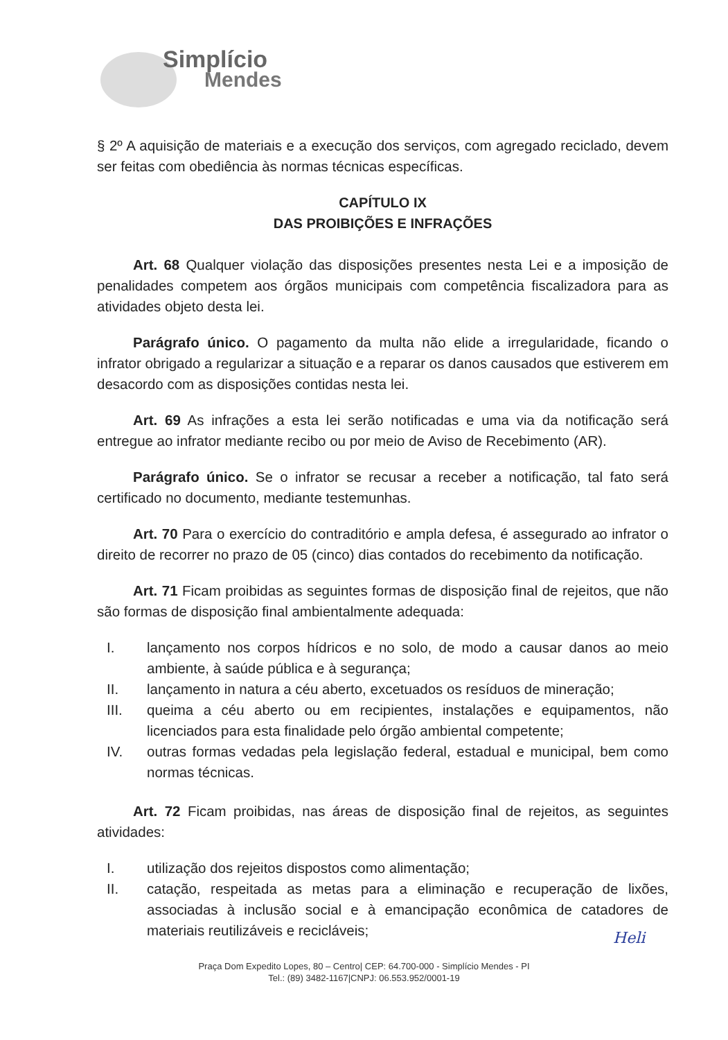Simplício
Mendes
§ 2º A aquisição de materiais e a execução dos serviços, com agregado reciclado, devem ser feitas com obediência às normas técnicas específicas.
CAPÍTULO IX
DAS PROIBIÇÕES E INFRAÇÕES
Art. 68 Qualquer violação das disposições presentes nesta Lei e a imposição de penalidades competem aos órgãos municipais com competência fiscalizadora para as atividades objeto desta lei.
Parágrafo único. O pagamento da multa não elide a irregularidade, ficando o infrator obrigado a regularizar a situação e a reparar os danos causados que estiverem em desacordo com as disposições contidas nesta lei.
Art. 69 As infrações a esta lei serão notificadas e uma via da notificação será entregue ao infrator mediante recibo ou por meio de Aviso de Recebimento (AR).
Parágrafo único. Se o infrator se recusar a receber a notificação, tal fato será certificado no documento, mediante testemunhas.
Art. 70 Para o exercício do contraditório e ampla defesa, é assegurado ao infrator o direito de recorrer no prazo de 05 (cinco) dias contados do recebimento da notificação.
Art. 71 Ficam proibidas as seguintes formas de disposição final de rejeitos, que não são formas de disposição final ambientalmente adequada:
I. lançamento nos corpos hídricos e no solo, de modo a causar danos ao meio ambiente, à saúde pública e à segurança;
II. lançamento in natura a céu aberto, excetuados os resíduos de mineração;
III. queima a céu aberto ou em recipientes, instalações e equipamentos, não licenciados para esta finalidade pelo órgão ambiental competente;
IV. outras formas vedadas pela legislação federal, estadual e municipal, bem como normas técnicas.
Art. 72 Ficam proibidas, nas áreas de disposição final de rejeitos, as seguintes atividades:
I. utilização dos rejeitos dispostos como alimentação;
II. catação, respeitada as metas para a eliminação e recuperação de lixões, associadas à inclusão social e à emancipação econômica de catadores de materiais reutilizáveis e recicláveis;
Heli
Praça Dom Expedito Lopes, 80 – Centro| CEP: 64.700-000 - Simplício Mendes - PI
Tel.: (89) 3482-1167|CNPJ: 06.553.952/0001-19